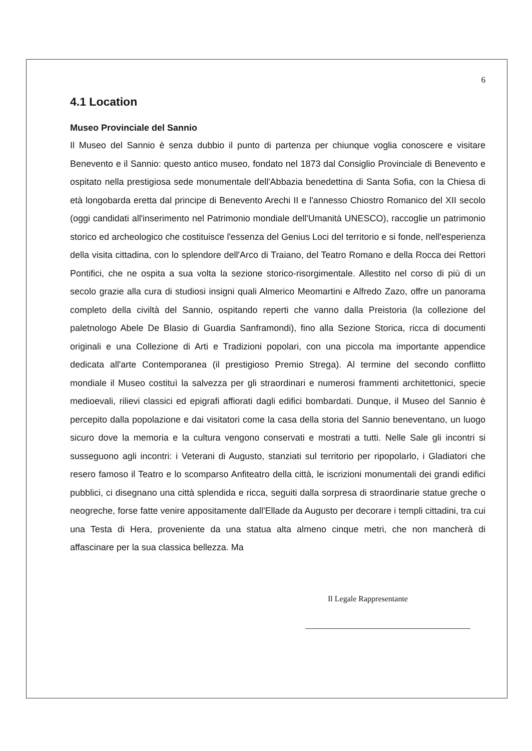6
4.1 Location
Museo Provinciale del Sannio
Il Museo del Sannio è senza dubbio il punto di partenza per chiunque voglia conoscere e visitare Benevento e il Sannio: questo antico museo, fondato nel 1873 dal Consiglio Provinciale di Benevento e ospitato nella prestigiosa sede monumentale dell'Abbazia benedettina di Santa Sofia, con la Chiesa di età longobarda eretta dal principe di Benevento Arechi II e l'annesso Chiostro Romanico del XII secolo (oggi candidati all'inserimento nel Patrimonio mondiale dell'Umanità UNESCO), raccoglie un patrimonio storico ed archeologico che costituisce l'essenza del Genius Loci del territorio e si fonde, nell'esperienza della visita cittadina, con lo splendore dell'Arco di Traiano, del Teatro Romano e della Rocca dei Rettori Pontifici, che ne ospita a sua volta la sezione storico-risorgimentale. Allestito nel corso di più di un secolo grazie alla cura di studiosi insigni quali Almerico Meomartini e Alfredo Zazo, offre un panorama completo della civiltà del Sannio, ospitando reperti che vanno dalla Preistoria (la collezione del paletnologo Abele De Blasio di Guardia Sanframondi), fino alla Sezione Storica, ricca di documenti originali e una Collezione di Arti e Tradizioni popolari, con una piccola ma importante appendice dedicata all'arte Contemporanea (il prestigioso Premio Strega). Al termine del secondo conflitto mondiale il Museo costituì la salvezza per gli straordinari e numerosi frammenti architettonici, specie medioevali, rilievi classici ed epigrafi affiorati dagli edifici bombardati. Dunque, il Museo del Sannio è percepito dalla popolazione e dai visitatori come la casa della storia del Sannio beneventano, un luogo sicuro dove la memoria e la cultura vengono conservati e mostrati a tutti. Nelle Sale gli incontri si susseguono agli incontri: i Veterani di Augusto, stanziati sul territorio per ripopolarlo, i Gladiatori che resero famoso il Teatro e lo scomparso Anfiteatro della città, le iscrizioni monumentali dei grandi edifici pubblici, ci disegnano una città splendida e ricca, seguiti dalla sorpresa di straordinarie statue greche o neogreche, forse fatte venire appositamente dall'Ellade da Augusto per decorare i templi cittadini, tra cui una Testa di Hera, proveniente da una statua alta almeno cinque metri, che non mancherà di affascinare per la sua classica bellezza. Ma
Il Legale Rappresentante